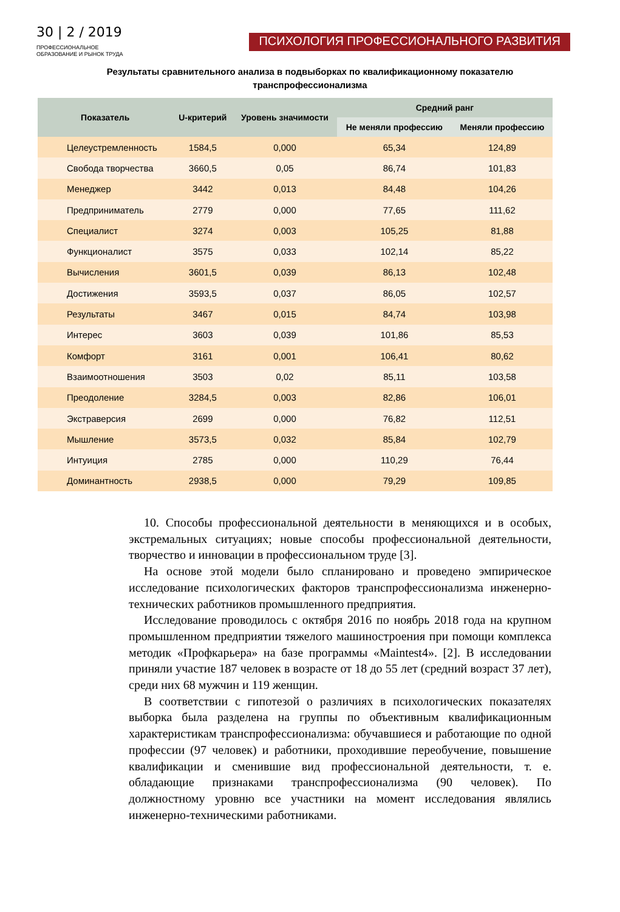30 | 2 / 2019
ПРОФЕССИОНАЛЬНОЕ
ОБРАЗОВАНИЕ И РЫНОК ТРУДА
ПСИХОЛОГИЯ ПРОФЕССИОНАЛЬНОГО РАЗВИТИЯ
Результаты сравнительного анализа в подвыборках по квалификационному показателю
транспрофессионализма
| Показатель | U-критерий | Уровень значимости | Средний ранг | |
| --- | --- | --- | --- | --- |
| | | | Не меняли профессию | Меняли профессию |
| Целеустремленность | 1584,5 | 0,000 | 65,34 | 124,89 |
| Свобода творчества | 3660,5 | 0,05 | 86,74 | 101,83 |
| Менеджер | 3442 | 0,013 | 84,48 | 104,26 |
| Предприниматель | 2779 | 0,000 | 77,65 | 111,62 |
| Специалист | 3274 | 0,003 | 105,25 | 81,88 |
| Функционалист | 3575 | 0,033 | 102,14 | 85,22 |
| Вычисления | 3601,5 | 0,039 | 86,13 | 102,48 |
| Достижения | 3593,5 | 0,037 | 86,05 | 102,57 |
| Результаты | 3467 | 0,015 | 84,74 | 103,98 |
| Интерес | 3603 | 0,039 | 101,86 | 85,53 |
| Комфорт | 3161 | 0,001 | 106,41 | 80,62 |
| Взаимоотношения | 3503 | 0,02 | 85,11 | 103,58 |
| Преодоление | 3284,5 | 0,003 | 82,86 | 106,01 |
| Экстраверсия | 2699 | 0,000 | 76,82 | 112,51 |
| Мышление | 3573,5 | 0,032 | 85,84 | 102,79 |
| Интуиция | 2785 | 0,000 | 110,29 | 76,44 |
| Доминантность | 2938,5 | 0,000 | 79,29 | 109,85 |
10. Способы профессиональной деятельности в меняющихся и в особых, экстремальных ситуациях; новые способы профессиональной деятельности, творчество и инновации в профессиональном труде [3].
На основе этой модели было спланировано и проведено эмпирическое исследование психологических факторов транспрофессионализма инженерно-технических работников промышленного предприятия.
Исследование проводилось с октября 2016 по ноябрь 2018 года на крупном промышленном предприятии тяжелого машиностроения при помощи комплекса методик «Профкарьера» на базе программы «Maintest4». [2]. В исследовании приняли участие 187 человек в возрасте от 18 до 55 лет (средний возраст 37 лет), среди них 68 мужчин и 119 женщин.
В соответствии с гипотезой о различиях в психологических показателях выборка была разделена на группы по объективным квалификационным характеристикам транспрофессионализма: обучавшиеся и работающие по одной профессии (97 человек) и работники, проходившие переобучение, повышение квалификации и сменившие вид профессиональной деятельности, т. е. обладающие признаками транспрофессионализма (90 человек). По должностному уровню все участники на момент исследования являлись инженерно-техническими работниками.